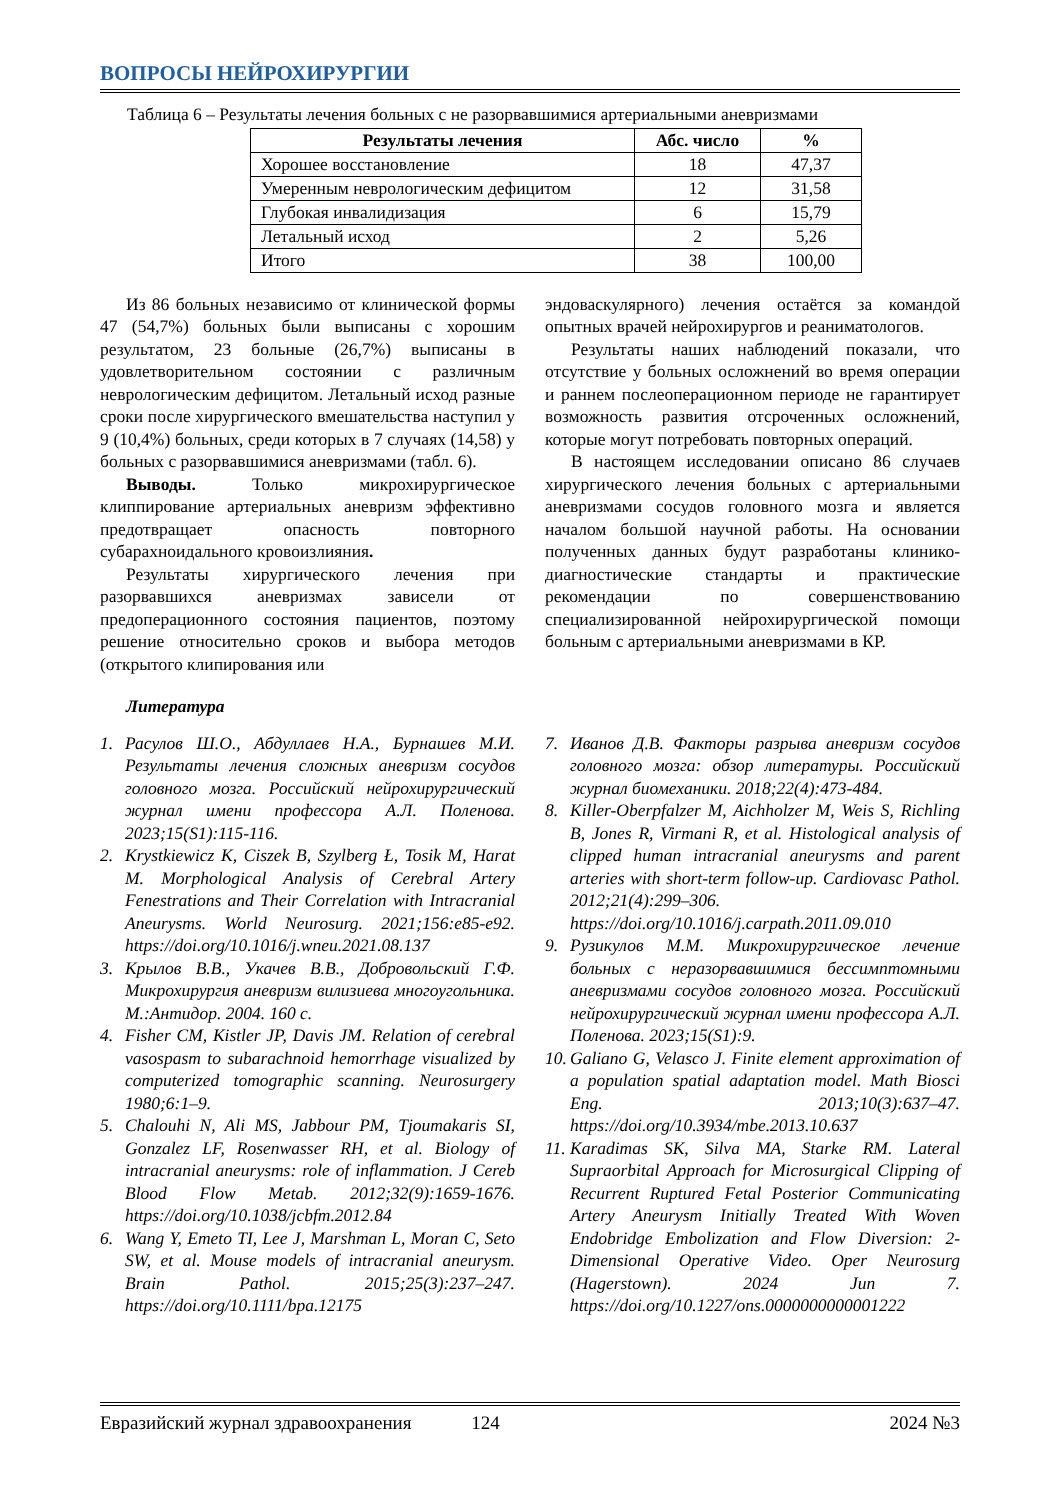ВОПРОСЫ НЕЙРОХИРУРГИИ
Таблица 6 – Результаты лечения больных с не разорвавшимися артериальными аневризмами
| Результаты лечения | Абс. число | % |
| --- | --- | --- |
| Хорошее восстановление | 18 | 47,37 |
| Умеренным неврологическим дефицитом | 12 | 31,58 |
| Глубокая инвалидизация | 6 | 15,79 |
| Летальный исход | 2 | 5,26 |
| Итого | 38 | 100,00 |
Из 86 больных независимо от клинической формы 47 (54,7%) больных были выписаны с хорошим результатом, 23 больные (26,7%) выписаны в удовлетворительном состоянии с различным неврологическим дефицитом. Летальный исход разные сроки после хирургического вмешательства наступил у 9 (10,4%) больных, среди которых в 7 случаях (14,58) у больных с разорвавшимися аневризмами (табл. 6).
Выводы. Только микрохирургическое клиппирование артериальных аневризм эффективно предотвращает опасность повторного субарахноидального кровоизлияния.
Результаты хирургического лечения при разорвавшихся аневризмах зависели от предоперационного состояния пациентов, поэтому решение относительно сроков и выбора методов (открытого клипирования или
эндоваскулярного) лечения остаётся за командой опытных врачей нейрохирургов и реаниматологов.
Результаты наших наблюдений показали, что отсутствие у больных осложнений во время операции и раннем послеоперационном периоде не гарантирует возможность развития отсроченных осложнений, которые могут потребовать повторных операций.
В настоящем исследовании описано 86 случаев хирургического лечения больных с артериальными аневризмами сосудов головного мозга и является началом большой научной работы. На основании полученных данных будут разработаны клинико-диагностические стандарты и практические рекомендации по совершенствованию специализированной нейрохирургической помощи больным с артериальными аневризмами в КР.
Литература
1. Расулов Ш.О., Абдуллаев Н.А., Бурнашев М.И. Результаты лечения сложных аневризм сосудов головного мозга. Российский нейрохирургический журнал имени профессора А.Л. Поленова. 2023;15(S1):115-116.
2. Krystkiewicz K, Ciszek B, Szylberg Ł, Tosik M, Harat M. Morphological Analysis of Cerebral Artery Fenestrations and Their Correlation with Intracranial Aneurysms. World Neurosurg. 2021;156:e85-e92. https://doi.org/10.1016/j.wneu.2021.08.137
3. Крылов В.В., Укачев В.В., Добровольский Г.Ф. Микрохирургия аневризм вилизиева многоугольника. М.:Антидор. 2004. 160 с.
4. Fisher CM, Kistler JP, Davis JM. Relation of cerebral vasospasm to subarachnoid hemorrhage visualized by computerized tomographic scanning. Neurosurgery 1980;6:1–9.
5. Chalouhi N, Ali MS, Jabbour PM, Tjoumakaris SI, Gonzalez LF, Rosenwasser RH, et al. Biology of intracranial aneurysms: role of inflammation. J Cereb Blood Flow Metab. 2012;32(9):1659-1676. https://doi.org/10.1038/jcbfm.2012.84
6. Wang Y, Emeto TI, Lee J, Marshman L, Moran C, Seto SW, et al. Mouse models of intracranial aneurysm. Brain Pathol. 2015;25(3):237–247. https://doi.org/10.1111/bpa.12175
7. Иванов Д.В. Факторы разрыва аневризм сосудов головного мозга: обзор литературы. Российский журнал биомеханики. 2018;22(4):473-484.
8. Killer-Oberpfalzer M, Aichholzer M, Weis S, Richling B, Jones R, Virmani R, et al. Histological analysis of clipped human intracranial aneurysms and parent arteries with short-term follow-up. Cardiovasc Pathol. 2012;21(4):299–306. https://doi.org/10.1016/j.carpath.2011.09.010
9. Рузикулов М.М. Микрохирургическое лечение больных с неразорвавшимися бессимптомными аневризмами сосудов головного мозга. Российский нейрохирургический журнал имени профессора А.Л. Поленова. 2023;15(S1):9.
10. Galiano G, Velasco J. Finite element approximation of a population spatial adaptation model. Math Biosci Eng. 2013;10(3):637–47. https://doi.org/10.3934/mbe.2013.10.637
11. Karadimas SK, Silva MA, Starke RM. Lateral Supraorbital Approach for Microsurgical Clipping of Recurrent Ruptured Fetal Posterior Communicating Artery Aneurysm Initially Treated With Woven Endobridge Embolization and Flow Diversion: 2-Dimensional Operative Video. Oper Neurosurg (Hagerstown). 2024 Jun 7. https://doi.org/10.1227/ons.0000000000001222
Евразийский журнал здравоохранения 124 2024 №3